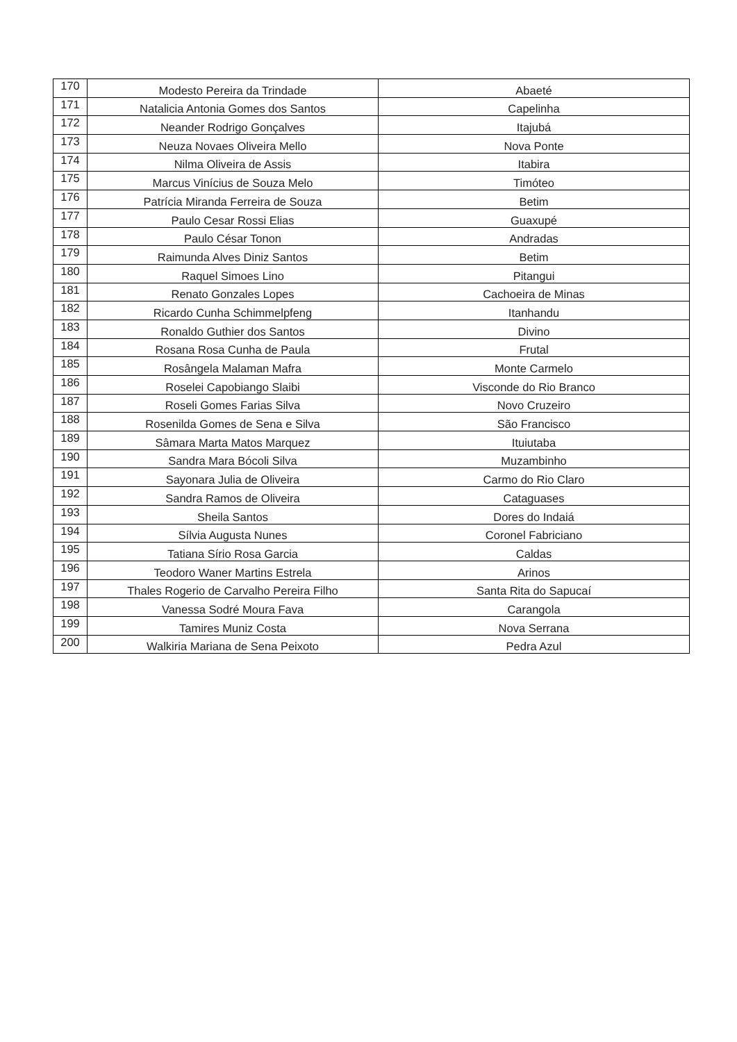| 170 | Modesto Pereira da Trindade | Abaeté |
| 171 | Natalicia Antonia Gomes dos Santos | Capelinha |
| 172 | Neander Rodrigo Gonçalves | Itajubá |
| 173 | Neuza Novaes Oliveira Mello | Nova Ponte |
| 174 | Nilma Oliveira de Assis | Itabira |
| 175 | Marcus Vinícius de Souza Melo | Timóteo |
| 176 | Patrícia Miranda Ferreira de Souza | Betim |
| 177 | Paulo Cesar Rossi Elias | Guaxupé |
| 178 | Paulo César Tonon | Andradas |
| 179 | Raimunda Alves Diniz Santos | Betim |
| 180 | Raquel Simoes Lino | Pitangui |
| 181 | Renato Gonzales Lopes | Cachoeira de Minas |
| 182 | Ricardo Cunha Schimmelpfeng | Itanhandu |
| 183 | Ronaldo Guthier dos Santos | Divino |
| 184 | Rosana Rosa Cunha de Paula | Frutal |
| 185 | Rosângela Malaman Mafra | Monte Carmelo |
| 186 | Roselei Capobiango Slaibi | Visconde do Rio Branco |
| 187 | Roseli Gomes Farias Silva | Novo Cruzeiro |
| 188 | Rosenilda Gomes de Sena e Silva | São Francisco |
| 189 | Sâmara Marta Matos Marquez | Ituiutaba |
| 190 | Sandra Mara Bócoli Silva | Muzambinho |
| 191 | Sayonara Julia de Oliveira | Carmo do Rio Claro |
| 192 | Sandra Ramos de Oliveira | Cataguases |
| 193 | Sheila Santos | Dores do Indaiá |
| 194 | Sílvia Augusta Nunes | Coronel Fabriciano |
| 195 | Tatiana Sírio Rosa Garcia | Caldas |
| 196 | Teodoro Waner Martins Estrela | Arinos |
| 197 | Thales Rogerio de Carvalho Pereira Filho | Santa Rita do Sapucaí |
| 198 | Vanessa Sodré Moura Fava | Carangola |
| 199 | Tamires Muniz Costa | Nova Serrana |
| 200 | Walkiria Mariana de Sena Peixoto | Pedra Azul |